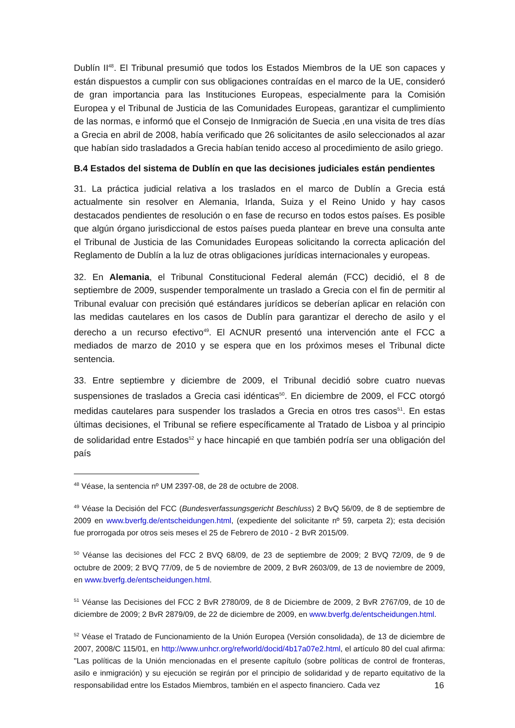Dublín II<sup>48</sup>. El Tribunal presumió que todos los Estados Miembros de la UE son capaces y están dispuestos a cumplir con sus obligaciones contraídas en el marco de la UE, consideró de gran importancia para las Instituciones Europeas, especialmente para la Comisión Europea y el Tribunal de Justicia de las Comunidades Europeas, garantizar el cumplimiento de las normas, e informó que el Consejo de Inmigración de Suecia ,en una visita de tres días a Grecia en abril de 2008, había verificado que 26 solicitantes de asilo seleccionados al azar que habían sido trasladados a Grecia habían tenido acceso al procedimiento de asilo griego.
B.4 Estados del sistema de Dublín en que las decisiones judiciales están pendientes
31. La práctica judicial relativa a los traslados en el marco de Dublín a Grecia está actualmente sin resolver en Alemania, Irlanda, Suiza y el Reino Unido y hay casos destacados pendientes de resolución o en fase de recurso en todos estos países. Es posible que algún órgano jurisdiccional de estos países pueda plantear en breve una consulta ante el Tribunal de Justicia de las Comunidades Europeas solicitando la correcta aplicación del Reglamento de Dublín a la luz de otras obligaciones jurídicas internacionales y europeas.
32. En Alemania, el Tribunal Constitucional Federal alemán (FCC) decidió, el 8 de septiembre de 2009, suspender temporalmente un traslado a Grecia con el fin de permitir al Tribunal evaluar con precisión qué estándares jurídicos se deberían aplicar en relación con las medidas cautelares en los casos de Dublín para garantizar el derecho de asilo y el derecho a un recurso efectivo<sup>49</sup>. El ACNUR presentó una intervención ante el FCC a mediados de marzo de 2010 y se espera que en los próximos meses el Tribunal dicte sentencia.
33. Entre septiembre y diciembre de 2009, el Tribunal decidió sobre cuatro nuevas suspensiones de traslados a Grecia casi idénticas<sup>50</sup>. En diciembre de 2009, el FCC otorgó medidas cautelares para suspender los traslados a Grecia en otros tres casos<sup>51</sup>. En estas últimas decisiones, el Tribunal se refiere específicamente al Tratado de Lisboa y al principio de solidaridad entre Estados<sup>52</sup> y hace hincapié en que también podría ser una obligación del país
<sup>48</sup> Véase, la sentencia nº UM 2397-08, de 28 de octubre de 2008.
<sup>49</sup> Véase la Decisión del FCC (Bundesverfassungsgericht Beschluss) 2 BvQ 56/09, de 8 de septiembre de 2009 en www.bverfg.de/entscheidungen.html, (expediente del solicitante nº 59, carpeta 2); esta decisión fue prorrogada por otros seis meses el 25 de Febrero de 2010 - 2 BvR 2015/09.
<sup>50</sup> Véanse las decisiones del FCC 2 BVQ 68/09, de 23 de septiembre de 2009; 2 BVQ 72/09, de 9 de octubre de 2009; 2 BVQ 77/09, de 5 de noviembre de 2009, 2 BvR 2603/09, de 13 de noviembre de 2009, en www.bverfg.de/entscheidungen.html.
<sup>51</sup> Véanse las Decisiones del FCC 2 BvR 2780/09, de 8 de Diciembre de 2009, 2 BvR 2767/09, de 10 de diciembre de 2009; 2 BvR 2879/09, de 22 de diciembre de 2009, en www.bverfg.de/entscheidungen.html.
<sup>52</sup> Véase el Tratado de Funcionamiento de la Unión Europea (Versión consolidada), de 13 de diciembre de 2007, 2008/C 115/01, en http://www.unhcr.org/refworld/docid/4b17a07e2.html, el artículo 80 del cual afirma: "Las políticas de la Unión mencionadas en el presente capítulo (sobre políticas de control de fronteras, asilo e inmigración) y su ejecución se regirán por el principio de solidaridad y de reparto equitativo de la responsabilidad entre los Estados Miembros, también en el aspecto financiero. Cada vez
16